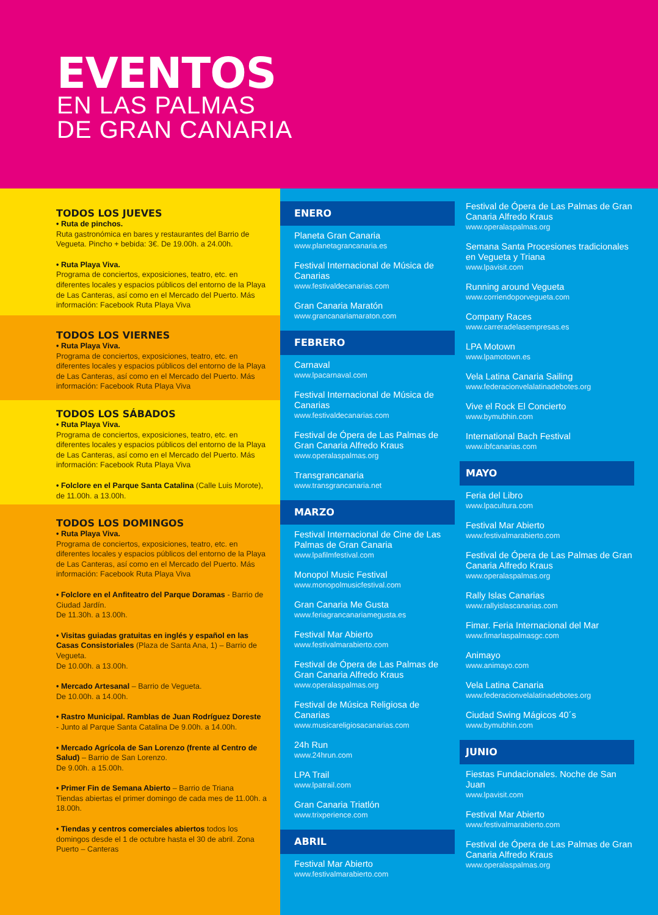EVENTOS
EN LAS PALMAS
DE GRAN CANARIA
TODOS LOS JUEVES
• Ruta de pinchos.
Ruta gastronómica en bares y restaurantes del Barrio de Vegueta. Pincho + bebida: 3€. De 19.00h. a 24.00h.
• Ruta Playa Viva.
Programa de conciertos, exposiciones, teatro, etc. en diferentes locales y espacios públicos del entorno de la Playa de Las Canteras, así como en el Mercado del Puerto. Más información: Facebook Ruta Playa Viva
TODOS LOS VIERNES
• Ruta Playa Viva.
Programa de conciertos, exposiciones, teatro, etc. en diferentes locales y espacios públicos del entorno de la Playa de Las Canteras, así como en el Mercado del Puerto. Más información: Facebook Ruta Playa Viva
TODOS LOS SÁBADOS
• Ruta Playa Viva.
Programa de conciertos, exposiciones, teatro, etc. en diferentes locales y espacios públicos del entorno de la Playa de Las Canteras, así como en el Mercado del Puerto. Más información: Facebook Ruta Playa Viva
• Folclore en el Parque Santa Catalina (Calle Luis Morote), de 11.00h. a 13.00h.
TODOS LOS DOMINGOS
• Ruta Playa Viva.
Programa de conciertos, exposiciones, teatro, etc. en diferentes locales y espacios públicos del entorno de la Playa de Las Canteras, así como en el Mercado del Puerto. Más información: Facebook Ruta Playa Viva
• Folclore en el Anfiteatro del Parque Doramas - Barrio de Ciudad Jardín.
De 11.30h. a 13.00h.
• Visitas guiadas gratuitas en inglés y español en las Casas Consistoriales (Plaza de Santa Ana, 1) – Barrio de Vegueta.
De 10.00h. a 13.00h.
• Mercado Artesanal – Barrio de Vegueta.
De 10.00h. a 14.00h.
• Rastro Municipal. Ramblas de Juan Rodríguez Doreste
- Junto al Parque Santa Catalina De 9.00h. a 14.00h.
• Mercado Agrícola de San Lorenzo (frente al Centro de Salud) – Barrio de San Lorenzo.
De 9.00h. a 15.00h.
• Primer Fin de Semana Abierto – Barrio de Triana
Tiendas abiertas el primer domingo de cada mes de 11.00h. a 18.00h.
• Tiendas y centros comerciales abiertos todos los domingos desde el 1 de octubre hasta el 30 de abril. Zona Puerto – Canteras
ENERO
Planeta Gran Canaria
www.planetagrancanaria.es
Festival Internacional de Música de Canarias
www.festivaldecanarias.com
Gran Canaria Maratón
www.grancanariamaraton.com
FEBRERO
Carnaval
www.lpacarnaval.com
Festival Internacional de Música de Canarias
www.festivaldecanarias.com
Festival de Ópera de Las Palmas de Gran Canaria Alfredo Kraus
www.operalaspalmas.org
Transgrancanaria
www.transgrancanaria.net
MARZO
Festival Internacional de Cine de Las Palmas de Gran Canaria
www.lpafilmfestival.com
Monopol Music Festival
www.monopolmusicfestival.com
Gran Canaria Me Gusta
www.feriagrancanariamegusta.es
Festival Mar Abierto
www.festivalmarabierto.com
Festival de Ópera de Las Palmas de Gran Canaria Alfredo Kraus
www.operalaspalmas.org
Festival de Música Religiosa de Canarias
www.musicareligiosacanarias.com
24h Run
www.24hrun.com
LPA Trail
www.lpatrail.com
Gran Canaria Triatlón
www.trixperience.com
ABRIL
Festival Mar Abierto
www.festivalmarabierto.com
Festival de Ópera de Las Palmas de Gran Canaria Alfredo Kraus
www.operalaspalmas.org
Semana Santa Procesiones tradicionales en Vegueta y Triana
www.lpavisit.com
Running around Vegueta
www.corriendoporvegueta.com
Company Races
www.carreradelasempresas.es
LPA Motown
www.lpamotown.es
Vela Latina Canaria Sailing
www.federacionvelalatinadebotes.org
Vive el Rock El Concierto
www.bymubhin.com
International Bach Festival
www.ibfcanarias.com
MAYO
Feria del Libro
www.lpacultura.com
Festival Mar Abierto
www.festivalmarabierto.com
Festival de Ópera de Las Palmas de Gran Canaria Alfredo Kraus
www.operalaspalmas.org
Rally Islas Canarias
www.rallyislascanarias.com
Fimar. Feria Internacional del Mar
www.fimarlaspalmasgc.com
Animayo
www.animayo.com
Vela Latina Canaria
www.federacionvelalatinadebotes.org
Ciudad Swing Mágicos 40´s
www.bymubhin.com
JUNIO
Fiestas Fundacionales. Noche de San Juan
www.lpavisit.com
Festival Mar Abierto
www.festivalmarabierto.com
Festival de Ópera de Las Palmas de Gran Canaria Alfredo Kraus
www.operalaspalmas.org